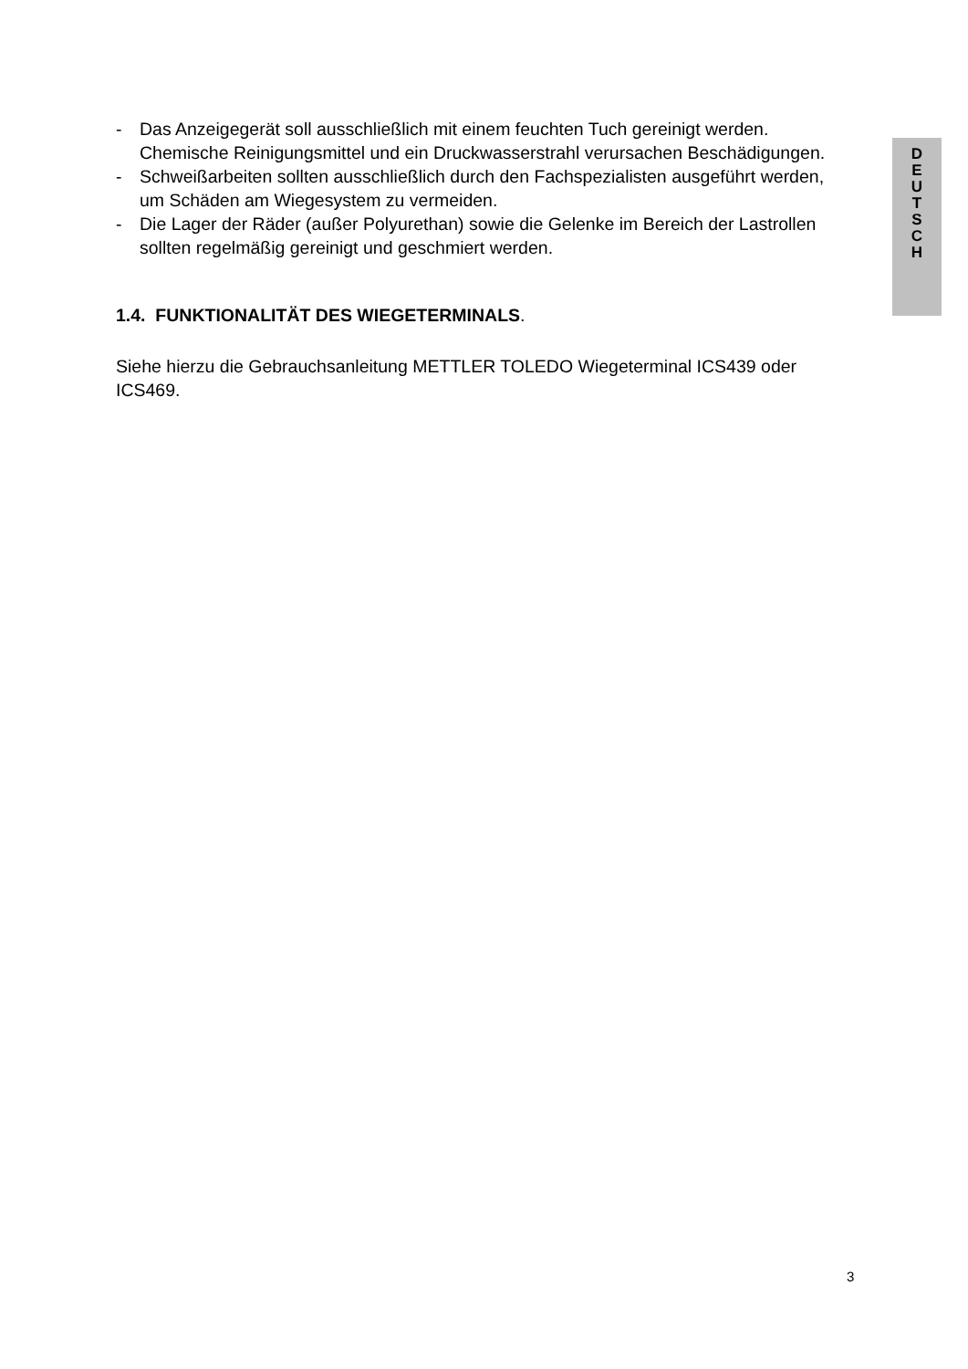- Das Anzeigegerät soll ausschließlich mit einem feuchten Tuch gereinigt werden. Chemische Reinigungsmittel und ein Druckwasserstrahl verursachen Beschädigungen.
- Schweißarbeiten sollten ausschließlich durch den Fachspezialisten ausgeführt werden, um Schäden am Wiegesystem zu vermeiden.
- Die Lager der Räder (außer Polyurethan) sowie die Gelenke im Bereich der Lastrollen sollten regelmäßig gereinigt und geschmiert werden.
1.4. FUNKTIONALITÄT DES WIEGETERMINALS.
Siehe hierzu die Gebrauchsanleitung METTLER TOLEDO Wiegeterminal ICS439 oder ICS469.
D
E
U
T
S
C
H
3